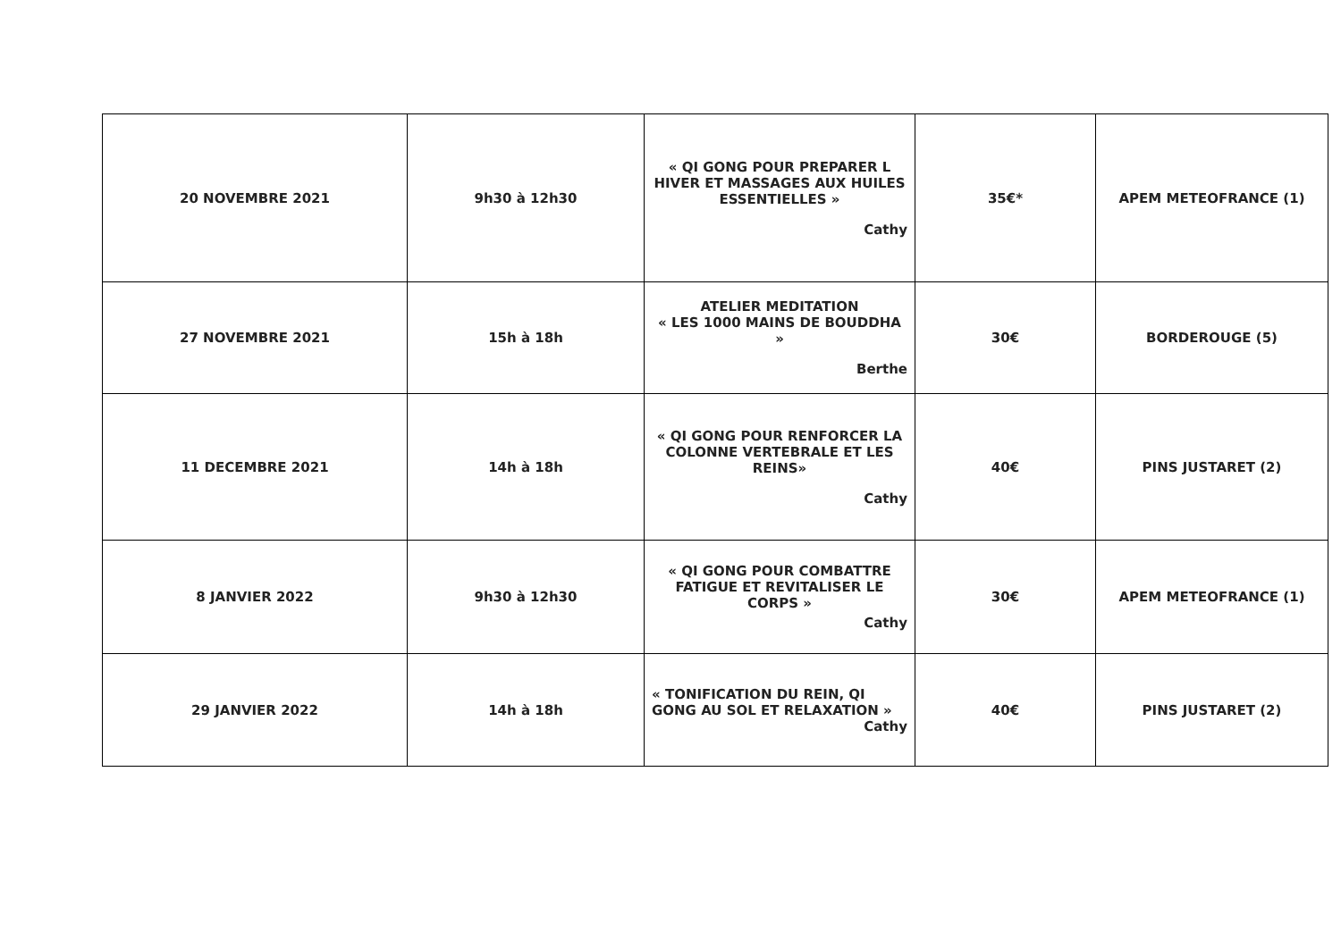| 20 NOVEMBRE 2021 | 9h30 à 12h30 | « QI GONG POUR PREPARER L HIVER ET MASSAGES AUX HUILES ESSENTIELLES » Cathy | 35€* | APEM METEOFRANCE (1) |
| 27 NOVEMBRE 2021 | 15h à 18h | ATELIER MEDITATION « LES 1000 MAINS DE BOUDDHA » Berthe | 30€ | BORDEROUGE (5) |
| 11 DECEMBRE 2021 | 14h à 18h | « QI GONG POUR RENFORCER LA COLONNE VERTEBRALE ET LES REINS» Cathy | 40€ | PINS JUSTARET (2) |
| 8 JANVIER 2022 | 9h30 à 12h30 | « QI GONG POUR COMBATTRE FATIGUE ET REVITALISER LE CORPS » Cathy | 30€ | APEM METEOFRANCE (1) |
| 29 JANVIER 2022 | 14h à 18h | « TONIFICATION DU REIN, QI GONG AU SOL ET RELAXATION » Cathy | 40€ | PINS JUSTARET (2) |